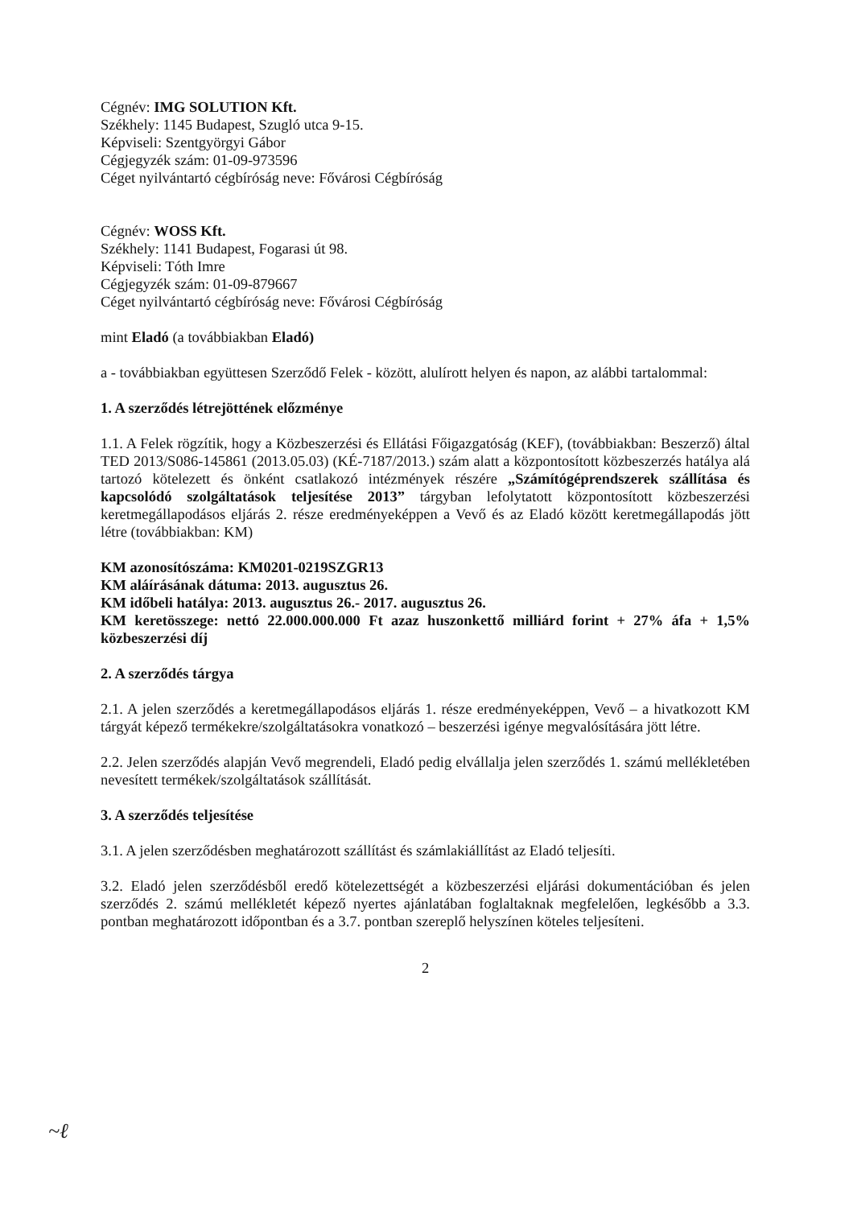Cégnév: IMG SOLUTION Kft.
Székhely: 1145 Budapest, Szugló utca 9-15.
Képviseli: Szentgyörgyi Gábor
Cégjegyzék szám: 01-09-973596
Céget nyilvántartó cégbíróság neve: Fővárosi Cégbíróság
Cégnév: WOSS Kft.
Székhely: 1141 Budapest, Fogarasi út 98.
Képviseli: Tóth Imre
Cégjegyzék szám: 01-09-879667
Céget nyilvántartó cégbíróság neve: Fővárosi Cégbíróság
mint Eladó (a továbbiakban Eladó)
a - továbbiakban együttesen Szerződő Felek - között, alulírott helyen és napon, az alábbi tartalommal:
1. A szerződés létrejöttének előzménye
1.1. A Felek rögzítik, hogy a Közbeszerzési és Ellátási Főigazgatóság (KEF), (továbbiakban: Beszerző) által TED 2013/S086-145861 (2013.05.03) (KÉ-7187/2013.) szám alatt a központosított közbeszerzés hatálya alá tartozó kötelezett és önként csatlakozó intézmények részére „Számítógéprendszerek szállítása és kapcsolódó szolgáltatások teljesítése 2013” tárgyban lefolytatott központosított közbeszerzési keretmegállapodásos eljárás 2. része eredményeképpen a Vevő és az Eladó között keretmegállapodás jött létre (továbbiakban: KM)
KM azonosítószáma: KM0201-0219SZGR13
KM aláírásának dátuma: 2013. augusztus 26.
KM időbeli hatálya: 2013. augusztus 26.- 2017. augusztus 26.
KM keretösszege: nettó 22.000.000.000 Ft azaz huszonkettő milliárd forint + 27% áfa + 1,5% közbeszerzési díj
2. A szerződés tárgya
2.1. A jelen szerződés a keretmegállapodásos eljárás 1. része eredményeképpen, Vevő – a hivatkozott KM tárgyát képező termékekre/szolgáltatásokra vonatkozó – beszerzési igénye megvalósítására jött létre.
2.2. Jelen szerződés alapján Vevő megrendeli, Eladó pedig elvállalja jelen szerződés 1. számú mellékletében nevesített termékek/szolgáltatások szállítását.
3. A szerződés teljesítése
3.1. A jelen szerződésben meghatározott szállítást és számlakiállítást az Eladó teljesíti.
3.2. Eladó jelen szerződésből eredő kötelezettségét a közbeszerzési eljárási dokumentációban és jelen szerződés 2. számú mellékletét képező nyertes ajánlatában foglaltaknak megfelelően, legkésőbb a 3.3. pontban meghatározott időpontban és a 3.7. pontban szereplő helyszínen köteles teljesíteni.
2
~ℓ